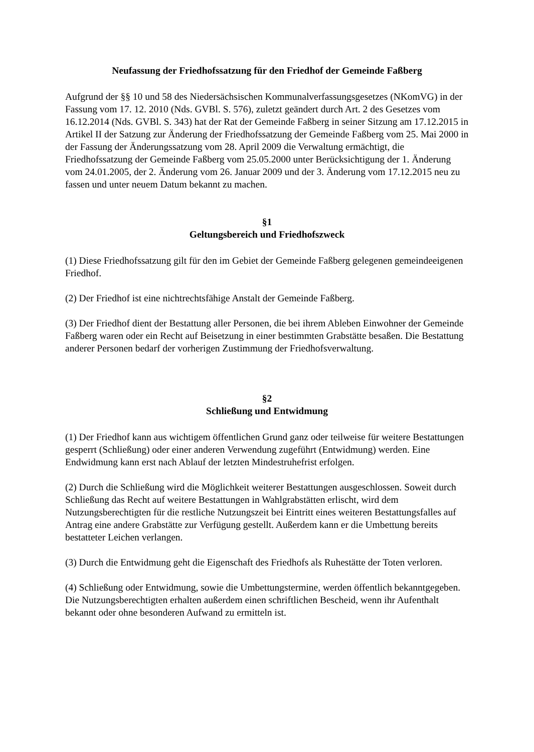Neufassung der Friedhofssatzung für den Friedhof der Gemeinde Faßberg
Aufgrund der §§ 10 und 58 des Niedersächsischen Kommunalverfassungsgesetzes (NKomVG) in der Fassung vom 17. 12. 2010 (Nds. GVBl. S. 576), zuletzt geändert durch Art. 2 des Gesetzes vom 16.12.2014 (Nds. GVBl. S. 343) hat der Rat der Gemeinde Faßberg in seiner Sitzung am 17.12.2015 in Artikel II der Satzung zur Änderung der Friedhofssatzung der Gemeinde Faßberg vom 25. Mai 2000 in der Fassung der Änderungssatzung vom 28. April 2009 die Verwaltung ermächtigt, die Friedhofssatzung der Gemeinde Faßberg vom 25.05.2000 unter Berücksichtigung der 1. Änderung vom 24.01.2005, der 2. Änderung vom 26. Januar 2009 und der 3. Änderung vom 17.12.2015 neu zu fassen und unter neuem Datum bekannt zu machen.
§1
Geltungsbereich und Friedhofszweck
(1) Diese Friedhofssatzung gilt für den im Gebiet der Gemeinde Faßberg gelegenen gemeindeeigenen Friedhof.
(2) Der Friedhof ist eine nichtrechtsfähige Anstalt der Gemeinde Faßberg.
(3) Der Friedhof dient der Bestattung aller Personen, die bei ihrem Ableben Einwohner der Gemeinde Faßberg waren oder ein Recht auf Beisetzung in einer bestimmten Grabstätte besaßen. Die Bestattung anderer Personen bedarf der vorherigen Zustimmung der Friedhofsverwaltung.
§2
Schließung und Entwidmung
(1) Der Friedhof kann aus wichtigem öffentlichen Grund ganz oder teilweise für weitere Bestattungen gesperrt (Schließung) oder einer anderen Verwendung zugeführt (Entwidmung) werden. Eine Endwidmung kann erst nach Ablauf der letzten Mindestruhefrist erfolgen.
(2) Durch die Schließung wird die Möglichkeit weiterer Bestattungen ausgeschlossen. Soweit durch Schließung das Recht auf weitere Bestattungen in Wahlgrabstätten erlischt, wird dem Nutzungsberechtigten für die restliche Nutzungszeit bei Eintritt eines weiteren Bestattungsfalles auf Antrag eine andere Grabstätte zur Verfügung gestellt. Außerdem kann er die Umbettung bereits bestatteter Leichen verlangen.
(3) Durch die Entwidmung geht die Eigenschaft des Friedhofs als Ruhestätte der Toten verloren.
(4) Schließung oder Entwidmung, sowie die Umbettungstermine, werden öffentlich bekanntgegeben. Die Nutzungsberechtigten erhalten außerdem einen schriftlichen Bescheid, wenn ihr Aufenthalt bekannt oder ohne besonderen Aufwand zu ermitteln ist.